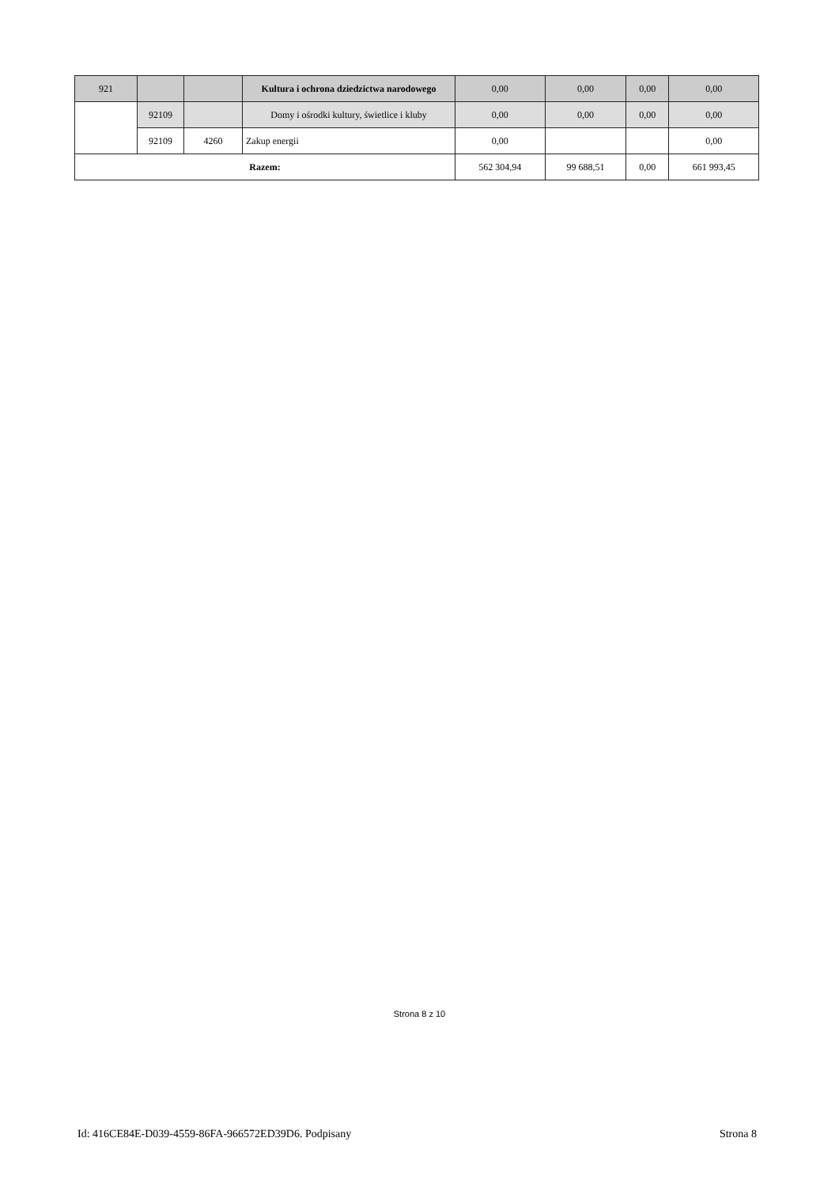| 921 | | | Kultura i ochrona dziedzictwa narodowego | 0,00 | 0,00 | 0,00 | 0,00 |
| | 92109 | | Domy i ośrodki kultury, świetlice i kluby | 0,00 | 0,00 | 0,00 | 0,00 |
| | 92109 | 4260 | Zakup energii | 0,00 | | | 0,00 |
| Razem: | | | | 562 304,94 | 99 688,51 | 0,00 | 661 993,45 |
Strona 8 z 10
Id: 416CE84E-D039-4559-86FA-966572ED39D6. Podpisany Strona 8